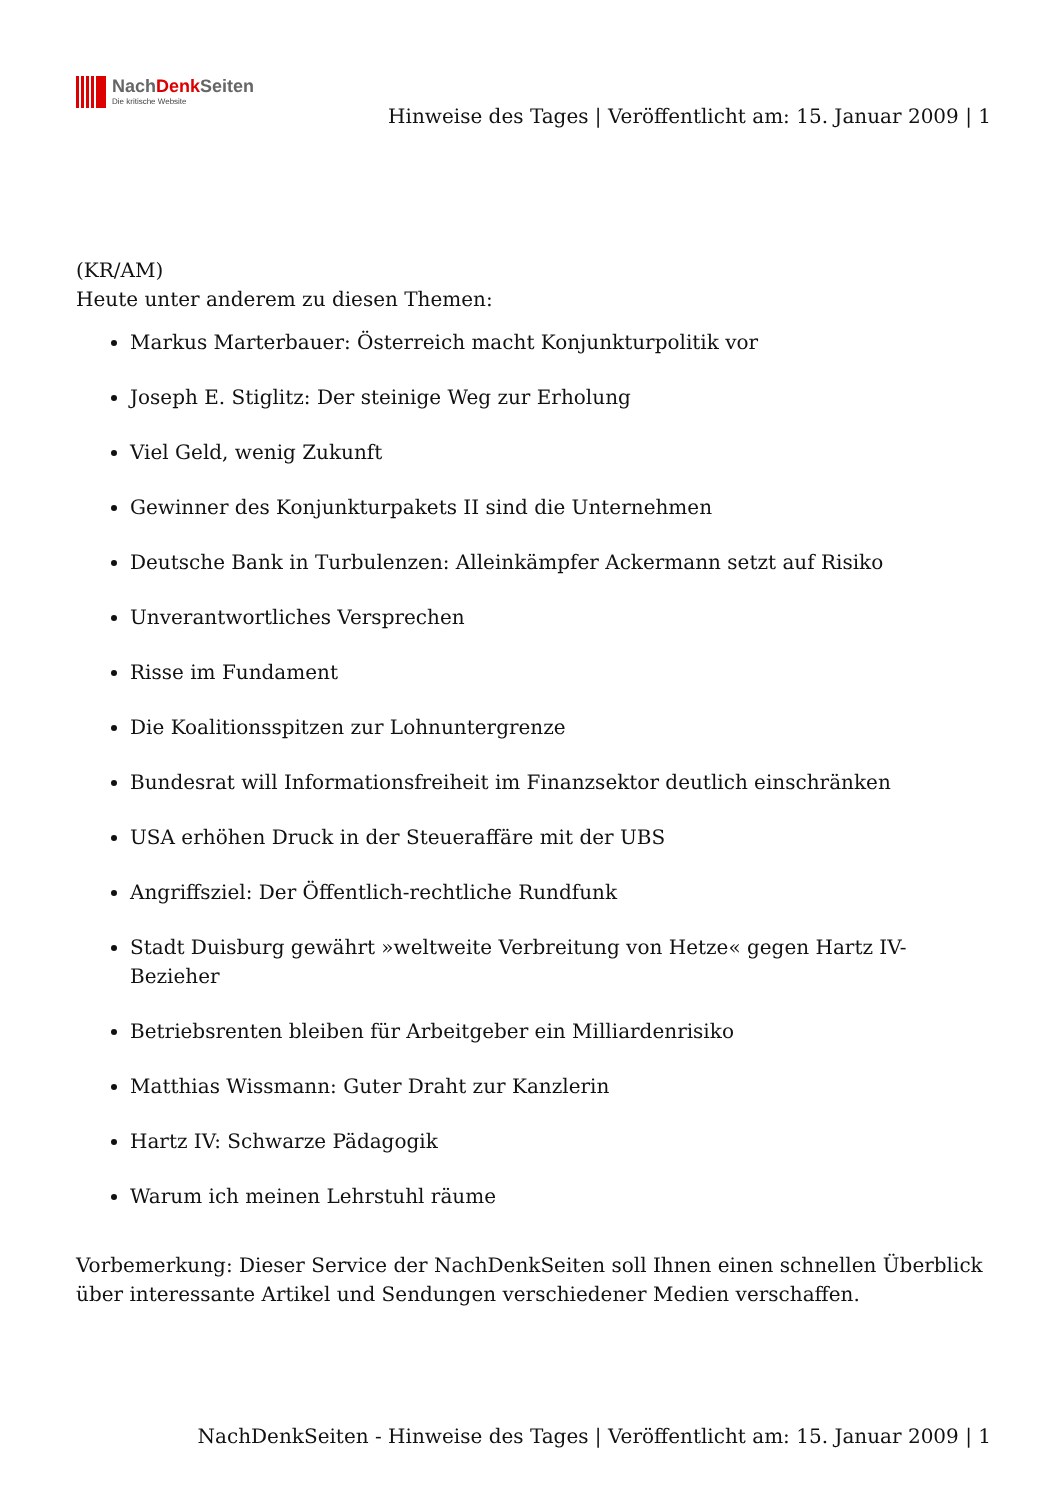NachDenk Seiten
Die kritische Website
Hinweise des Tages | Veröffentlicht am: 15. Januar 2009 | 1
(KR/AM)
Heute unter anderem zu diesen Themen:
Markus Marterbauer: Österreich macht Konjunkturpolitik vor
Joseph E. Stiglitz: Der steinige Weg zur Erholung
Viel Geld, wenig Zukunft
Gewinner des Konjunkturpakets II sind die Unternehmen
Deutsche Bank in Turbulenzen: Alleinkämpfer Ackermann setzt auf Risiko
Unverantwortliches Versprechen
Risse im Fundament
Die Koalitionsspitzen zur Lohnuntergrenze
Bundesrat will Informationsfreiheit im Finanzsektor deutlich einschränken
USA erhöhen Druck in der Steueraffäre mit der UBS
Angriffsziel: Der Öffentlich-rechtliche Rundfunk
Stadt Duisburg gewährt »weltweite Verbreitung von Hetze« gegen Hartz IV- Bezieher
Betriebsrenten bleiben für Arbeitgeber ein Milliardenrisiko
Matthias Wissmann: Guter Draht zur Kanzlerin
Hartz IV: Schwarze Pädagogik
Warum ich meinen Lehrstuhl räume
Vorbemerkung: Dieser Service der NachDenkSeiten soll Ihnen einen schnellen Überblick über interessante Artikel und Sendungen verschiedener Medien verschaffen.
NachDenkSeiten - Hinweise des Tages | Veröffentlicht am: 15. Januar 2009 | 1